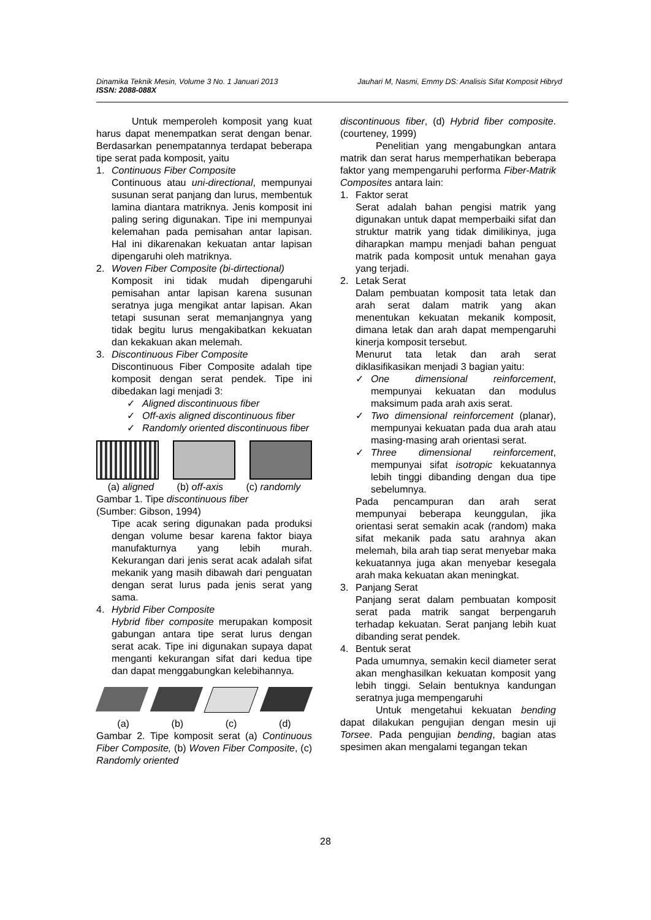Dinamika Teknik Mesin, Volume 3 No. 1 Januari 2013 Jauhari M, Nasmi, Emmy DS: Analisis Sifat Komposit Hibryd
ISSN: 2088-088X
Untuk memperoleh komposit yang kuat harus dapat menempatkan serat dengan benar. Berdasarkan penempatannya terdapat beberapa tipe serat pada komposit, yaitu
1. Continuous Fiber Composite
Continuous atau uni-directional, mempunyai susunan serat panjang dan lurus, membentuk lamina diantara matriknya. Jenis komposit ini paling sering digunakan. Tipe ini mempunyai kelemahan pada pemisahan antar lapisan. Hal ini dikarenakan kekuatan antar lapisan dipengaruhi oleh matriknya.
2. Woven Fiber Composite (bi-dirtectional)
Komposit ini tidak mudah dipengaruhi pemisahan antar lapisan karena susunan seratnya juga mengikat antar lapisan. Akan tetapi susunan serat memanjangnya yang tidak begitu lurus mengakibatkan kekuatan dan kekakuan akan melemah.
3. Discontinuous Fiber Composite
Discontinuous Fiber Composite adalah tipe komposit dengan serat pendek. Tipe ini dibedakan lagi menjadi 3:
✓ Aligned discontinuous fiber
✓ Off-axis aligned discontinuous fiber
✓ Randomly oriented discontinuous fiber
(a) aligned (b) off-axis (c) randomly
Gambar 1. Tipe discontinuous fiber
(Sumber: Gibson, 1994)
Tipe acak sering digunakan pada produksi dengan volume besar karena faktor biaya manufakturnya yang lebih murah. Kekurangan dari jenis serat acak adalah sifat mekanik yang masih dibawah dari penguatan dengan serat lurus pada jenis serat yang sama.
4. Hybrid Fiber Composite
Hybrid fiber composite merupakan komposit gabungan antara tipe serat lurus dengan serat acak. Tipe ini digunakan supaya dapat menganti kekurangan sifat dari kedua tipe dan dapat menggabungkan kelebihannya.
(a) (b) (c) (d)
Gambar 2. Tipe komposit serat (a) Continuous Fiber Composite, (b) Woven Fiber Composite, (c) Randomly oriented
discontinuous fiber, (d) Hybrid fiber composite. (courteney, 1999)
Penelitian yang mengabungkan antara matrik dan serat harus memperhatikan beberapa faktor yang mempengaruhi performa Fiber-Matrik Composites antara lain:
1. Faktor serat
Serat adalah bahan pengisi matrik yang digunakan untuk dapat memperbaiki sifat dan struktur matrik yang tidak dimilikinya, juga diharapkan mampu menjadi bahan penguat matrik pada komposit untuk menahan gaya yang terjadi.
2. Letak Serat
Dalam pembuatan komposit tata letak dan arah serat dalam matrik yang akan menentukan kekuatan mekanik komposit, dimana letak dan arah dapat mempengaruhi kinerja komposit tersebut.
Menurut tata letak dan arah serat diklasifikasikan menjadi 3 bagian yaitu:
✓ One dimensional reinforcement, mempunyai kekuatan dan modulus maksimum pada arah axis serat.
✓ Two dimensional reinforcement (planar), mempunyai kekuatan pada dua arah atau masing-masing arah orientasi serat.
✓ Three dimensional reinforcement, mempunyai sifat isotropic kekuatannya lebih tinggi dibanding dengan dua tipe sebelumnya.
Pada pencampuran dan arah serat mempunyai beberapa keunggulan, jika orientasi serat semakin acak (random) maka sifat mekanik pada satu arahnya akan melemah, bila arah tiap serat menyebar maka kekuatannya juga akan menyebar kesegala arah maka kekuatan akan meningkat.
3. Panjang Serat
Panjang serat dalam pembuatan komposit serat pada matrik sangat berpengaruh terhadap kekuatan. Serat panjang lebih kuat dibanding serat pendek.
4. Bentuk serat
Pada umumnya, semakin kecil diameter serat akan menghasilkan kekuatan komposit yang lebih tinggi. Selain bentuknya kandungan seratnya juga mempengaruhi
Untuk mengetahui kekuatan bending dapat dilakukan pengujian dengan mesin uji Torsee. Pada pengujian bending, bagian atas spesimen akan mengalami tegangan tekan
28